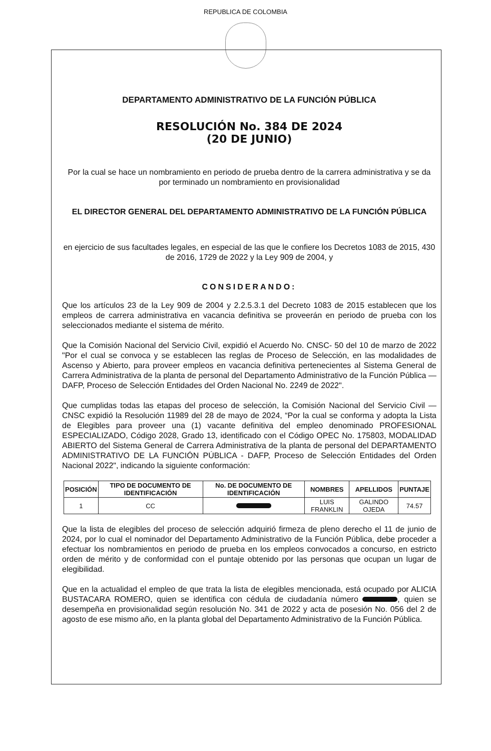REPUBLICA DE COLOMBIA
DEPARTAMENTO ADMINISTRATIVO DE LA FUNCIÓN PÚBLICA
RESOLUCIÓN No. 384 DE 2024
(20 DE JUNIO)
Por la cual se hace un nombramiento en periodo de prueba dentro de la carrera administrativa y se da por terminado un nombramiento en provisionalidad
EL DIRECTOR GENERAL DEL DEPARTAMENTO ADMINISTRATIVO DE LA FUNCIÓN PÚBLICA
en ejercicio de sus facultades legales, en especial de las que le confiere los Decretos 1083 de 2015, 430 de 2016, 1729 de 2022 y la Ley 909 de 2004, y
CONSIDERANDO:
Que los artículos 23 de la Ley 909 de 2004 y 2.2.5.3.1 del Decreto 1083 de 2015 establecen que los empleos de carrera administrativa en vacancia definitiva se proveerán en periodo de prueba con los seleccionados mediante el sistema de mérito.
Que la Comisión Nacional del Servicio Civil, expidió el Acuerdo No. CNSC- 50 del 10 de marzo de 2022 "Por el cual se convoca y se establecen las reglas de Proceso de Selección, en las modalidades de Ascenso y Abierto, para proveer empleos en vacancia definitiva pertenecientes al Sistema General de Carrera Administrativa de la planta de personal del Departamento Administrativo de la Función Pública — DAFP, Proceso de Selección Entidades del Orden Nacional No. 2249 de 2022".
Que cumplidas todas las etapas del proceso de selección, la Comisión Nacional del Servicio Civil — CNSC expidió la Resolución 11989 del 28 de mayo de 2024, “Por la cual se conforma y adopta la Lista de Elegibles para proveer una (1) vacante definitiva del empleo denominado PROFESIONAL ESPECIALIZADO, Código 2028, Grado 13, identificado con el Código OPEC No. 175803, MODALIDAD ABIERTO del Sistema General de Carrera Administrativa de la planta de personal del DEPARTAMENTO ADMINISTRATIVO DE LA FUNCIÓN PÚBLICA - DAFP, Proceso de Selección Entidades del Orden Nacional 2022", indicando la siguiente conformación:
| POSICIÓN | TIPO DE DOCUMENTO DE IDENTIFICACIÓN | No. DE DOCUMENTO DE IDENTIFICACIÓN | NOMBRES | APELLIDOS | PUNTAJE |
| --- | --- | --- | --- | --- | --- |
| 1 | CC | | LUIS FRANKLIN | GALINDO OJEDA | 74.57 |
Que la lista de elegibles del proceso de selección adquirió firmeza de pleno derecho el 11 de junio de 2024, por lo cual el nominador del Departamento Administrativo de la Función Pública, debe proceder a efectuar los nombramientos en periodo de prueba en los empleos convocados a concurso, en estricto orden de mérito y de conformidad con el puntaje obtenido por las personas que ocupan un lugar de elegibilidad.
Que en la actualidad el empleo de que trata la lista de elegibles mencionada, está ocupado por ALICIA BUSTACARA ROMERO, quien se identifica con cédula de ciudadanía número , quien se desempeña en provisionalidad según resolución No. 341 de 2022 y acta de posesión No. 056 del 2 de agosto de ese mismo año, en la planta global del Departamento Administrativo de la Función Pública.